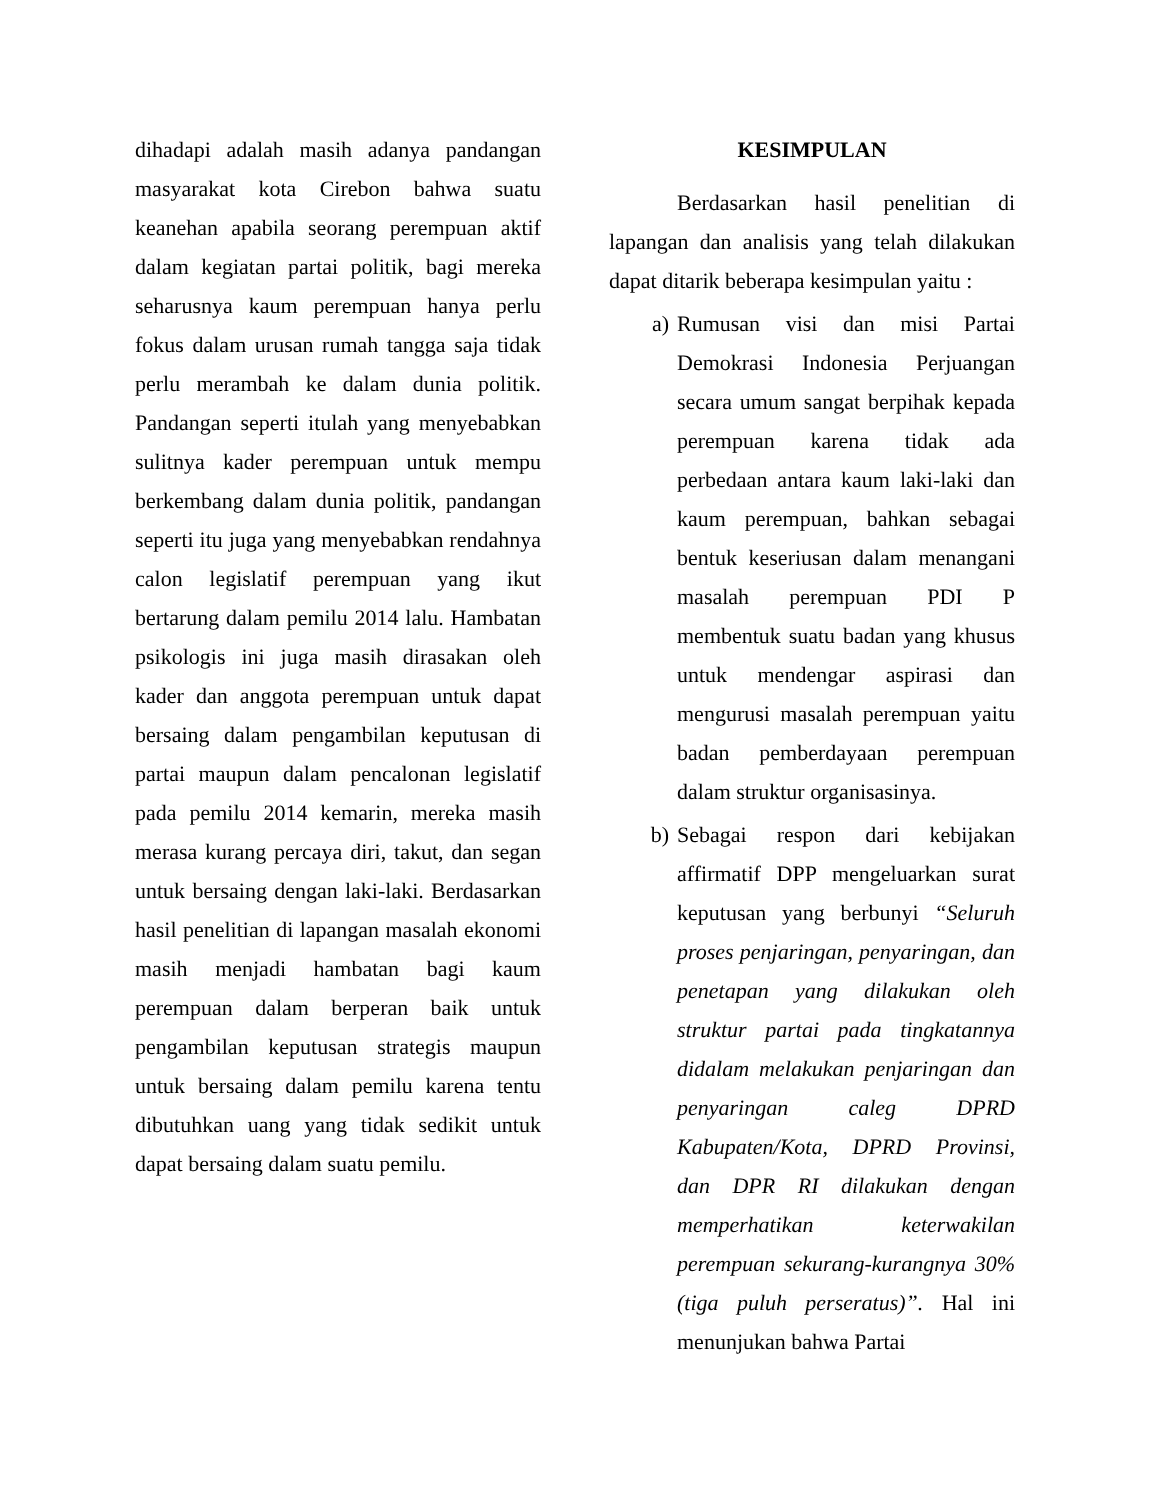dihadapi adalah masih adanya pandangan masyarakat kota Cirebon bahwa suatu keanehan apabila seorang perempuan aktif dalam kegiatan partai politik, bagi mereka seharusnya kaum perempuan hanya perlu fokus dalam urusan rumah tangga saja tidak perlu merambah ke dalam dunia politik. Pandangan seperti itulah yang menyebabkan sulitnya kader perempuan untuk mempu berkembang dalam dunia politik, pandangan seperti itu juga yang menyebabkan rendahnya calon legislatif perempuan yang ikut bertarung dalam pemilu 2014 lalu. Hambatan psikologis ini juga masih dirasakan oleh kader dan anggota perempuan untuk dapat bersaing dalam pengambilan keputusan di partai maupun dalam pencalonan legislatif pada pemilu 2014 kemarin, mereka masih merasa kurang percaya diri, takut, dan segan untuk bersaing dengan laki-laki. Berdasarkan hasil penelitian di lapangan masalah ekonomi masih menjadi hambatan bagi kaum perempuan dalam berperan baik untuk pengambilan keputusan strategis maupun untuk bersaing dalam pemilu karena tentu dibutuhkan uang yang tidak sedikit untuk dapat bersaing dalam suatu pemilu.
KESIMPULAN
Berdasarkan hasil penelitian di lapangan dan analisis yang telah dilakukan dapat ditarik beberapa kesimpulan yaitu :
a) Rumusan visi dan misi Partai Demokrasi Indonesia Perjuangan secara umum sangat berpihak kepada perempuan karena tidak ada perbedaan antara kaum laki-laki dan kaum perempuan, bahkan sebagai bentuk keseriusan dalam menangani masalah perempuan PDI P membentuk suatu badan yang khusus untuk mendengar aspirasi dan mengurusi masalah perempuan yaitu badan pemberdayaan perempuan dalam struktur organisasinya.
b) Sebagai respon dari kebijakan affirmatif DPP mengeluarkan surat keputusan yang berbunyi “Seluruh proses penjaringan, penyaringan, dan penetapan yang dilakukan oleh struktur partai pada tingkatannya didalam melakukan penjaringan dan penyaringan caleg DPRD Kabupaten/Kota, DPRD Provinsi, dan DPR RI dilakukan dengan memperhatikan keterwakilan perempuan sekurang-kurangnya 30% (tiga puluh perseratus)”. Hal ini menunjukan bahwa Partai